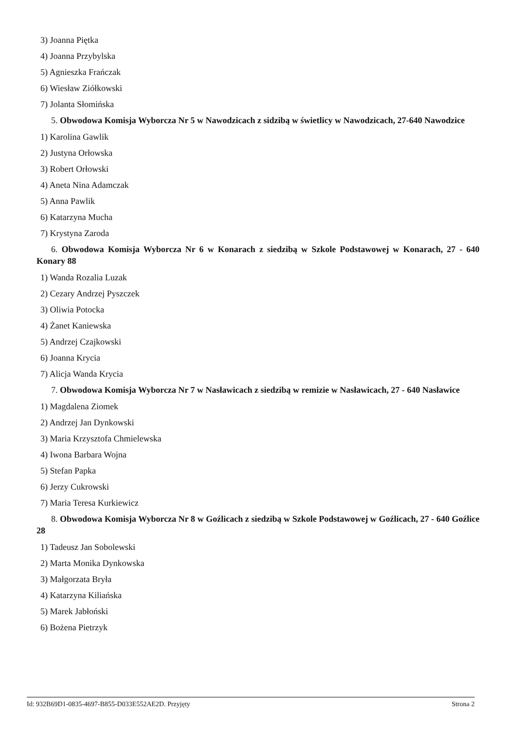3) Joanna Piętka
4) Joanna Przybylska
5) Agnieszka Frańczak
6) Wiesław Ziółkowski
7) Jolanta Słomińska
5. Obwodowa Komisja Wyborcza Nr 5 w Nawodzicach z sidzibą w świetlicy w Nawodzicach, 27-640 Nawodzice
1) Karolina Gawlik
2) Justyna Orłowska
3) Robert Orłowski
4) Aneta Nina Adamczak
5) Anna Pawlik
6) Katarzyna Mucha
7) Krystyna Zaroda
6. Obwodowa Komisja Wyborcza Nr 6 w Konarach z siedzibą w Szkole Podstawowej w Konarach, 27 - 640 Konary 88
1) Wanda Rozalia Luzak
2) Cezary Andrzej Pyszczek
3) Oliwia Potocka
4) Żanet Kaniewska
5) Andrzej Czajkowski
6) Joanna Krycia
7) Alicja Wanda Krycia
7. Obwodowa Komisja Wyborcza Nr 7 w Nasławicach z siedzibą w remizie w Nasławicach, 27 - 640 Nasławice
1) Magdalena Ziomek
2) Andrzej Jan Dynkowski
3) Maria Krzysztofa Chmielewska
4) Iwona Barbara Wojna
5) Stefan Papka
6) Jerzy Cukrowski
7) Maria Teresa Kurkiewicz
8. Obwodowa Komisja Wyborcza Nr 8 w Goźlicach z siedzibą w Szkole Podstawowej w Goźlicach, 27 - 640 Goźlice 28
1) Tadeusz Jan Sobolewski
2) Marta Monika Dynkowska
3) Małgorzata Bryła
4) Katarzyna Kiliańska
5) Marek Jabłoński
6) Bożena Pietrzyk
Id: 932B69D1-0835-4697-B855-D033E552AE2D. Przyjęty Strona 2